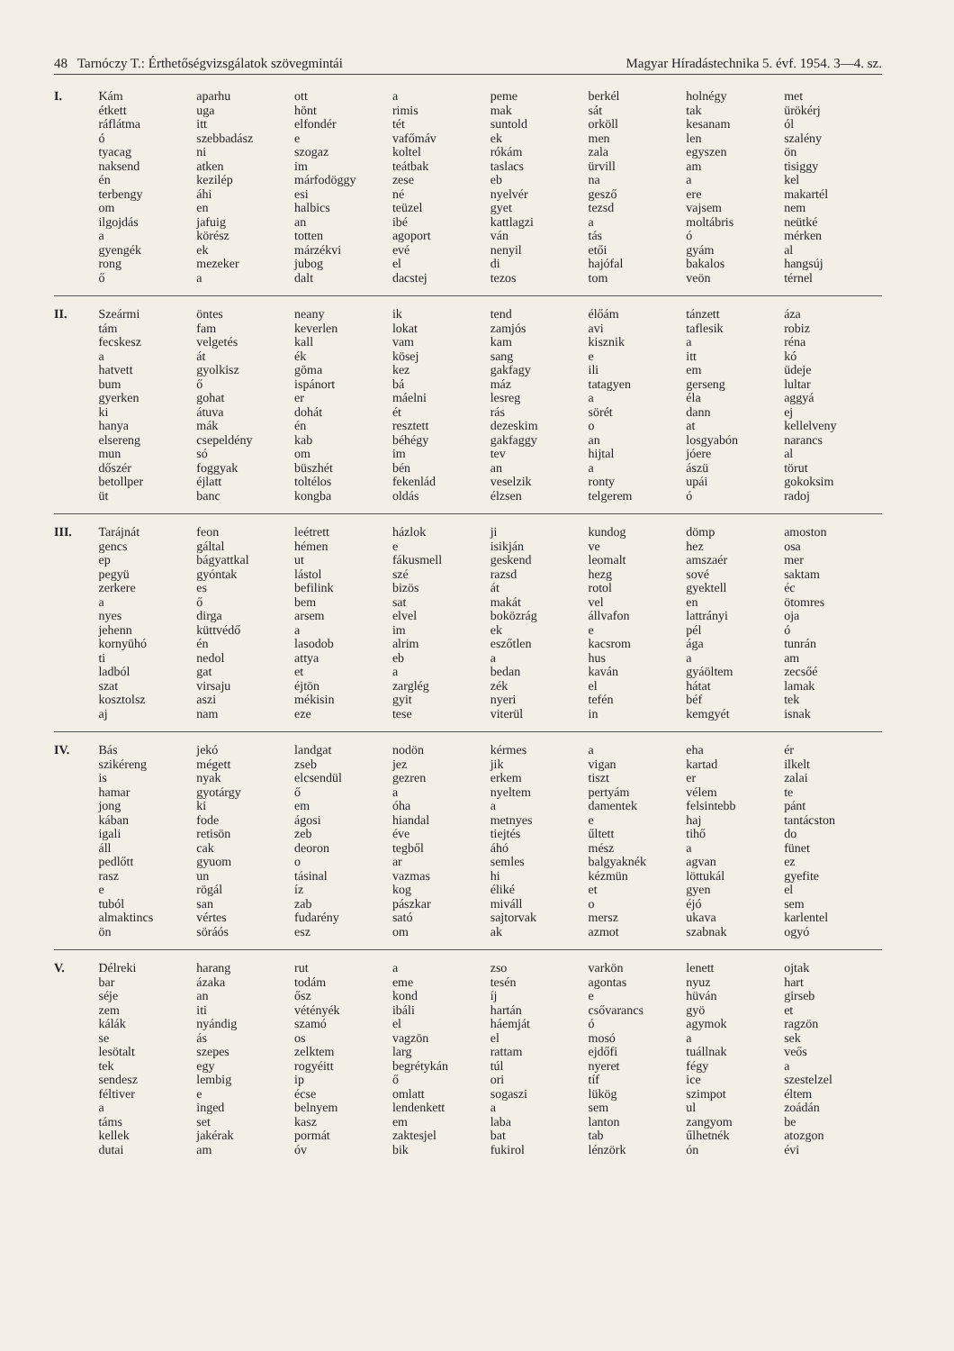48 Tarnóczy T.: Érthetőségvizsgálatok szövegmintái Magyar Híradástechnika 5. évf. 1954. 3—4. sz.
| I. | Kám étkett ráflátma ó tyacag naksend én terbengy om ilgojdás a gyengék rong ő | aparhu uga itt szebbadász ni atken kezilép áhi en jafuig körész ek mezeker a | ott hönt elfondér e szogaz im márfodöggy esi halbics an totten márzékvi jubog dalt | a rimis tét vafőmáv koltel teátbak zese né teüzel ibé agoport evé el dacstej | peme mak suntold ek rókám taslacs eb nyelvér gyet kattlagzi ván nenyil di tezos | berkél sát orköll men zala ürvill na gesző tezsd a tás etői hajófal tom | holnégy tak kesanam len egyszen am a ere vajsem moltábris ó gyám bakalos veön | met ürökérj ól szalény ön tisiggy kel makartél nem neütké mérken al hangsúj térnel |
| II. | Szeármi tám fecskesz a hatvett bum gyerken ki hanya elsereng mun dőszér betollper üt | öntes fam velgetés át gyolkisz ő gohat átuva mák csepeldény só foggyak éjlatt banc | neany keverlen kall ék göma ispánort er dohát én kab om büszhét toltélos kongba | ik lokat vam kösej kez bá máelni ét resztett béhégy im bén fekenlád oldás | tend zamjós kam sang gakfagy máz lesreg rás dezeskim gakfaggy tev an veselzik élzsen | élőám avi kisznik e ili tatagyen a sörét o an hijtal a ronty telgerem | tánzett taflesik a itt em gerseng éla dann at losgyabón jóere ászü upái ó | áza robiz réna kó üdeje lultar aggyá ej kellelveny narancs al törut gokoksim radoj |
| III. | Tarájnát gencs ep pegyü zerkere a nyes jehenn kornyühó ti ladból szat kosztolsz aj | feon gáltal bágyattkal gyóntak es ő dirga küttvédő én nedol gat virsaju aszi nam | leétrett hémen ut lástol befilink bem arsem a lasodob attya et éjtön mékisin eze | házlok e fákusmell szé bizös sat elvel im alrim eb a zarglég gyit tese | ji isikján geskend razsd át makát boközrág ek eszőtlen a bedan zék nyeri viterül | kundog ve leomalt hezg rotol vel állvafon e kacsrom hus kaván el tefén in | dömp hez amszaér sové gyektell en lattrányi pél ága a gyáöltem hátat béf kemgyét | amoston osa mer saktam éc ötomres oja ó tunrán am zecsőé lamak tek isnak |
| IV. | Bás szikéreng is hamar jong kában igali áll pedlőtt rasz e tuból almaktincs ön | jekó mégett nyak gyotárgy ki fode retisön cak gyuom un rögál san vértes söráós | landgat zseb elcsendül ő em ágosi zeb deoron o tásinal íz zab fudarény esz | nodön jez gezren a óha hiandal éve tegből ar vazmas kog pászkar sató om | kérmes jik erkem nyeltem a metnyes tiejtés áhó semles hi éliké miváll sajtorvak ak | a vigan tiszt pertyám damentek e űltett mész balgyaknék kézmün et o mersz azmot | eha kartad er vélem felsintebb haj tihő a agvan löttukál gyen éjó ukava szabnak | ér ilkelt zalai te pánt tantácston do fünet ez gyefite el sem karlentel ogyó |
| V. | Délreki bar séje zem kálák se lesötalt tek sendesz féltiver a táms kellek dutai | harang ázaka an iti nyándig ás szepes egy lembig e inged set jakérak am | rut todám ősz vétényék szamó os zelktem rogyéitt ip écse belnyem kasz pormát óv | a eme kond ibáli el vagzön larg begrétykán ő omlatt lendenkett em zaktesjel bik | zso tesén íj hartán háemját el rattam túl ori sogaszi a laba bat fukirol | varkön agontas e csővarancs ó mosó ejdőfi nyeret tíf lükög sem lanton tab lénzörk | lenett nyuz hüván gyö agymok a tuállnak fégy ice szimpot ul zangyom űlhetnék ón | ojtak hart girseb et ragzön sek veős a szestelzel éltem zoádán be atozgon évi |